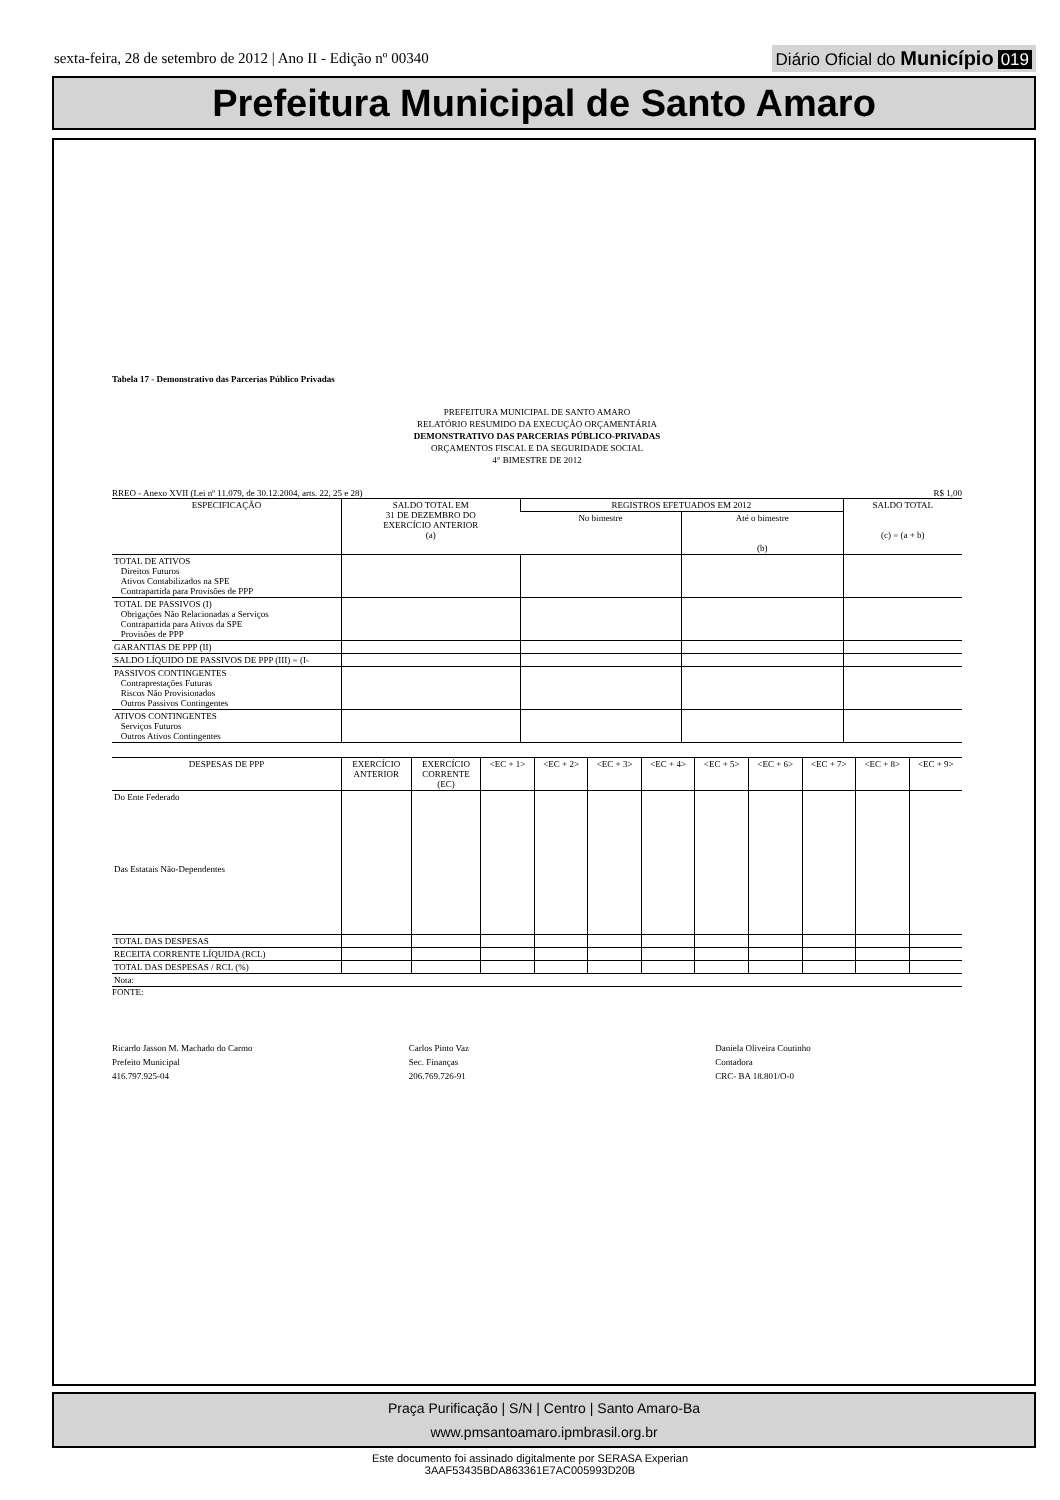sexta-feira, 28 de setembro de 2012 | Ano II - Edição nº 00340
Diário Oficial do Município 019
Prefeitura Municipal de Santo Amaro
Tabela 17 - Demonstrativo das Parcerias Público Privadas
PREFEITURA MUNICIPAL DE SANTO AMARO
RELATÓRIO RESUMIDO DA EXECUÇÃO ORÇAMENTÁRIA
DEMONSTRATIVO DAS PARCERIAS PÚBLICO-PRIVADAS
ORÇAMENTOS FISCAL E DA SEGURIDADE SOCIAL
4° BIMESTRE DE 2012
RREO - Anexo XVII (Lei nº 11.079, de 30.12.2004, arts. 22, 25 e 28) R$ 1,00
| ESPECIFICAÇÃO | SALDO TOTAL EM 31 DE DEZEMBRO DO EXERCÍCIO ANTERIOR (a) | REGISTROS EFETUADOS EM 2012 | | SALDO TOTAL (c) = (a + b) |
| --- | --- | --- | --- | --- |
| | | No bimestre | Até o bimestre (b) | |
| TOTAL DE ATIVOS Direitos Futuros Ativos Contabilizados na SPE Contrapartida para Provisões de PPP | | | | |
| TOTAL DE PASSIVOS (I) Obrigações Não Relacionadas a Serviços Contrapartida para Ativos da SPE Provisões de PPP | | | | |
| GARANTIAS DE PPP (II) | | | | |
| SALDO LÍQUIDO DE PASSIVOS DE PPP (III) = (I- | | | | |
| PASSIVOS CONTINGENTES Contraprestações Futuras Riscos Não Provisionados Outros Passivos Contingentes | | | | |
| ATIVOS CONTINGENTES Serviços Futuros Outros Ativos Contingentes | | | | |
| DESPESAS DE PPP | EXERCÍCIO ANTERIOR | EXERCÍCIO CORRENTE (EC) | <EC + 1> | <EC + 2> | <EC + 3> | <EC + 4> | <EC + 5> | <EC + 6> | <EC + 7> | <EC + 8> | <EC + 9> |
| --- | --- | --- | --- | --- | --- | --- | --- | --- | --- | --- | --- |
| Do Ente Federado | | | | | | | | | | | |
| Das Estatais Não-Dependentes | | | | | | | | | | | |
| TOTAL DAS DESPESAS | | | | | | | | | | | |
| RECEITA CORRENTE LÍQUIDA (RCL) | | | | | | | | | | | |
| TOTAL DAS DESPESAS / RCL (%) | | | | | | | | | | | |
| Nota: | | | | | | | | | | | |
FONTE:
Ricardo Jasson M. Machado do Carmo
Prefeito Municipal
416.797.925-04
Carlos Pinto Vaz
Sec. Finanças
206.769.726-91
Daniela Oliveira Coutinho
Contadora
CRC- BA 18.801/O-0
Praça Purificação | S/N | Centro | Santo Amaro-Ba
www.pmsantoamaro.ipmbrasil.org.br
Este documento foi assinado digitalmente por SERASA Experian
3AAF53435BDA863361E7AC005993D20B